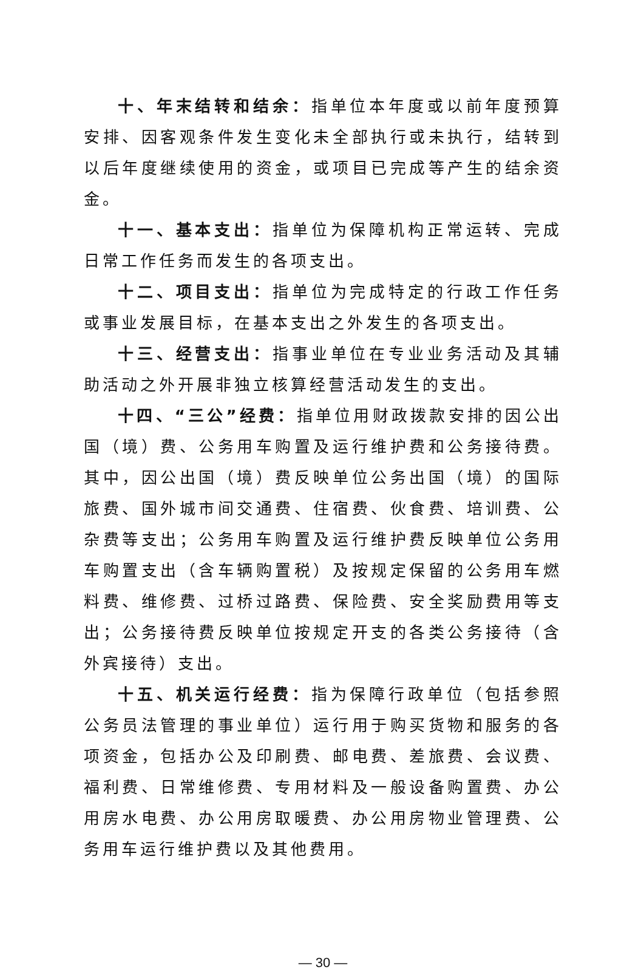十、年末结转和结余：指单位本年度或以前年度预算安排、因客观条件发生变化未全部执行或未执行，结转到以后年度继续使用的资金，或项目已完成等产生的结余资金。
十一、基本支出：指单位为保障机构正常运转、完成日常工作任务而发生的各项支出。
十二、项目支出：指单位为完成特定的行政工作任务或事业发展目标，在基本支出之外发生的各项支出。
十三、经营支出：指事业单位在专业业务活动及其辅助活动之外开展非独立核算经营活动发生的支出。
十四、“三公”经费：指单位用财政拨款安排的因公出国（境）费、公务用车购置及运行维护费和公务接待费。其中，因公出国（境）费反映单位公务出国（境）的国际旅费、国外城市间交通费、住宿费、伙食费、培训费、公杂费等支出；公务用车购置及运行维护费反映单位公务用车购置支出（含车辆购置税）及按规定保留的公务用车燃料费、维修费、过桥过路费、保险费、安全奖励费用等支出；公务接待费反映单位按规定开支的各类公务接待（含外宾接待）支出。
十五、机关运行经费：指为保障行政单位（包括参照公务员法管理的事业单位）运行用于购买货物和服务的各项资金，包括办公及印刷费、邮电费、差旅费、会议费、福利费、日常维修费、专用材料及一般设备购置费、办公用房水电费、办公用房取暖费、办公用房物业管理费、公务用车运行维护费以及其他费用。
— 30 —